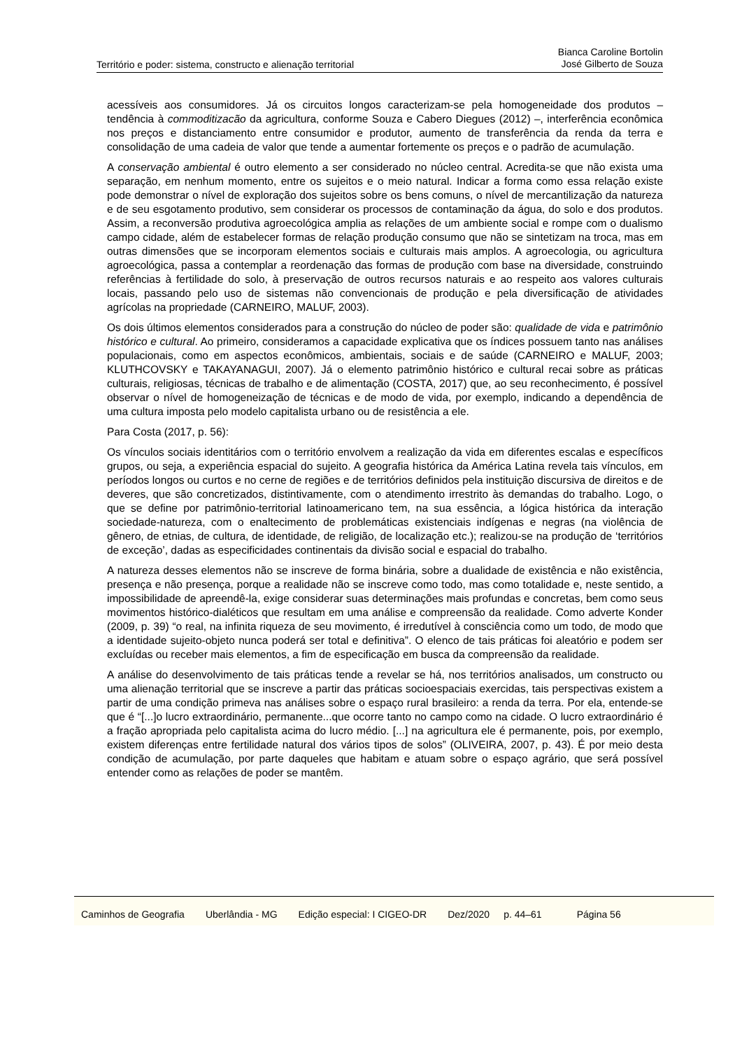Território e poder: sistema, constructo e alienação territorial
Bianca Caroline Bortolin
José Gilberto de Souza
acessíveis aos consumidores. Já os circuitos longos caracterizam-se pela homogeneidade dos produtos – tendência à commoditizacão da agricultura, conforme Souza e Cabero Diegues (2012) –, interferência econômica nos preços e distanciamento entre consumidor e produtor, aumento de transferência da renda da terra e consolidação de uma cadeia de valor que tende a aumentar fortemente os preços e o padrão de acumulação.
A conservação ambiental é outro elemento a ser considerado no núcleo central. Acredita-se que não exista uma separação, em nenhum momento, entre os sujeitos e o meio natural. Indicar a forma como essa relação existe pode demonstrar o nível de exploração dos sujeitos sobre os bens comuns, o nível de mercantilização da natureza e de seu esgotamento produtivo, sem considerar os processos de contaminação da água, do solo e dos produtos. Assim, a reconversão produtiva agroecológica amplia as relações de um ambiente social e rompe com o dualismo campo cidade, além de estabelecer formas de relação produção consumo que não se sintetizam na troca, mas em outras dimensões que se incorporam elementos sociais e culturais mais amplos. A agroecologia, ou agricultura agroecológica, passa a contemplar a reordenação das formas de produção com base na diversidade, construindo referências à fertilidade do solo, à preservação de outros recursos naturais e ao respeito aos valores culturais locais, passando pelo uso de sistemas não convencionais de produção e pela diversificação de atividades agrícolas na propriedade (CARNEIRO, MALUF, 2003).
Os dois últimos elementos considerados para a construção do núcleo de poder são: qualidade de vida e patrimônio histórico e cultural. Ao primeiro, consideramos a capacidade explicativa que os índices possuem tanto nas análises populacionais, como em aspectos econômicos, ambientais, sociais e de saúde (CARNEIRO e MALUF, 2003; KLUTHCOVSKY e TAKAYANAGUI, 2007). Já o elemento patrimônio histórico e cultural recai sobre as práticas culturais, religiosas, técnicas de trabalho e de alimentação (COSTA, 2017) que, ao seu reconhecimento, é possível observar o nível de homogeneização de técnicas e de modo de vida, por exemplo, indicando a dependência de uma cultura imposta pelo modelo capitalista urbano ou de resistência a ele.
Para Costa (2017, p. 56):
Os vínculos sociais identitários com o território envolvem a realização da vida em diferentes escalas e específicos grupos, ou seja, a experiência espacial do sujeito. A geografia histórica da América Latina revela tais vínculos, em períodos longos ou curtos e no cerne de regiões e de territórios definidos pela instituição discursiva de direitos e de deveres, que são concretizados, distintivamente, com o atendimento irrestrito às demandas do trabalho. Logo, o que se define por patrimônio-territorial latinoamericano tem, na sua essência, a lógica histórica da interação sociedade-natureza, com o enaltecimento de problemáticas existenciais indígenas e negras (na violência de gênero, de etnias, de cultura, de identidade, de religião, de localização etc.); realizou-se na produção de ‘territórios de exceção’, dadas as especificidades continentais da divisão social e espacial do trabalho.
A natureza desses elementos não se inscreve de forma binária, sobre a dualidade de existência e não existência, presença e não presença, porque a realidade não se inscreve como todo, mas como totalidade e, neste sentido, a impossibilidade de apreendê-la, exige considerar suas determinações mais profundas e concretas, bem como seus movimentos histórico-dialéticos que resultam em uma análise e compreensão da realidade. Como adverte Konder (2009, p. 39) “o real, na infinita riqueza de seu movimento, é irredutível à consciência como um todo, de modo que a identidade sujeito-objeto nunca poderá ser total e definitiva”. O elenco de tais práticas foi aleatório e podem ser excluídas ou receber mais elementos, a fim de especificação em busca da compreensão da realidade.
A análise do desenvolvimento de tais práticas tende a revelar se há, nos territórios analisados, um constructo ou uma alienação territorial que se inscreve a partir das práticas socioespaciais exercidas, tais perspectivas existem a partir de uma condição primeva nas análises sobre o espaço rural brasileiro: a renda da terra. Por ela, entende-se que é “[...]o lucro extraordinário, permanente...que ocorre tanto no campo como na cidade. O lucro extraordinário é a fração apropriada pelo capitalista acima do lucro médio. [...] na agricultura ele é permanente, pois, por exemplo, existem diferenças entre fertilidade natural dos vários tipos de solos” (OLIVEIRA, 2007, p. 43). É por meio desta condição de acumulação, por parte daqueles que habitam e atuam sobre o espaço agrário, que será possível entender como as relações de poder se mantêm.
Caminhos de Geografia Uberlândia - MG Edição especial: I CIGEO-DR Dez/2020 p. 44–61 Página 56